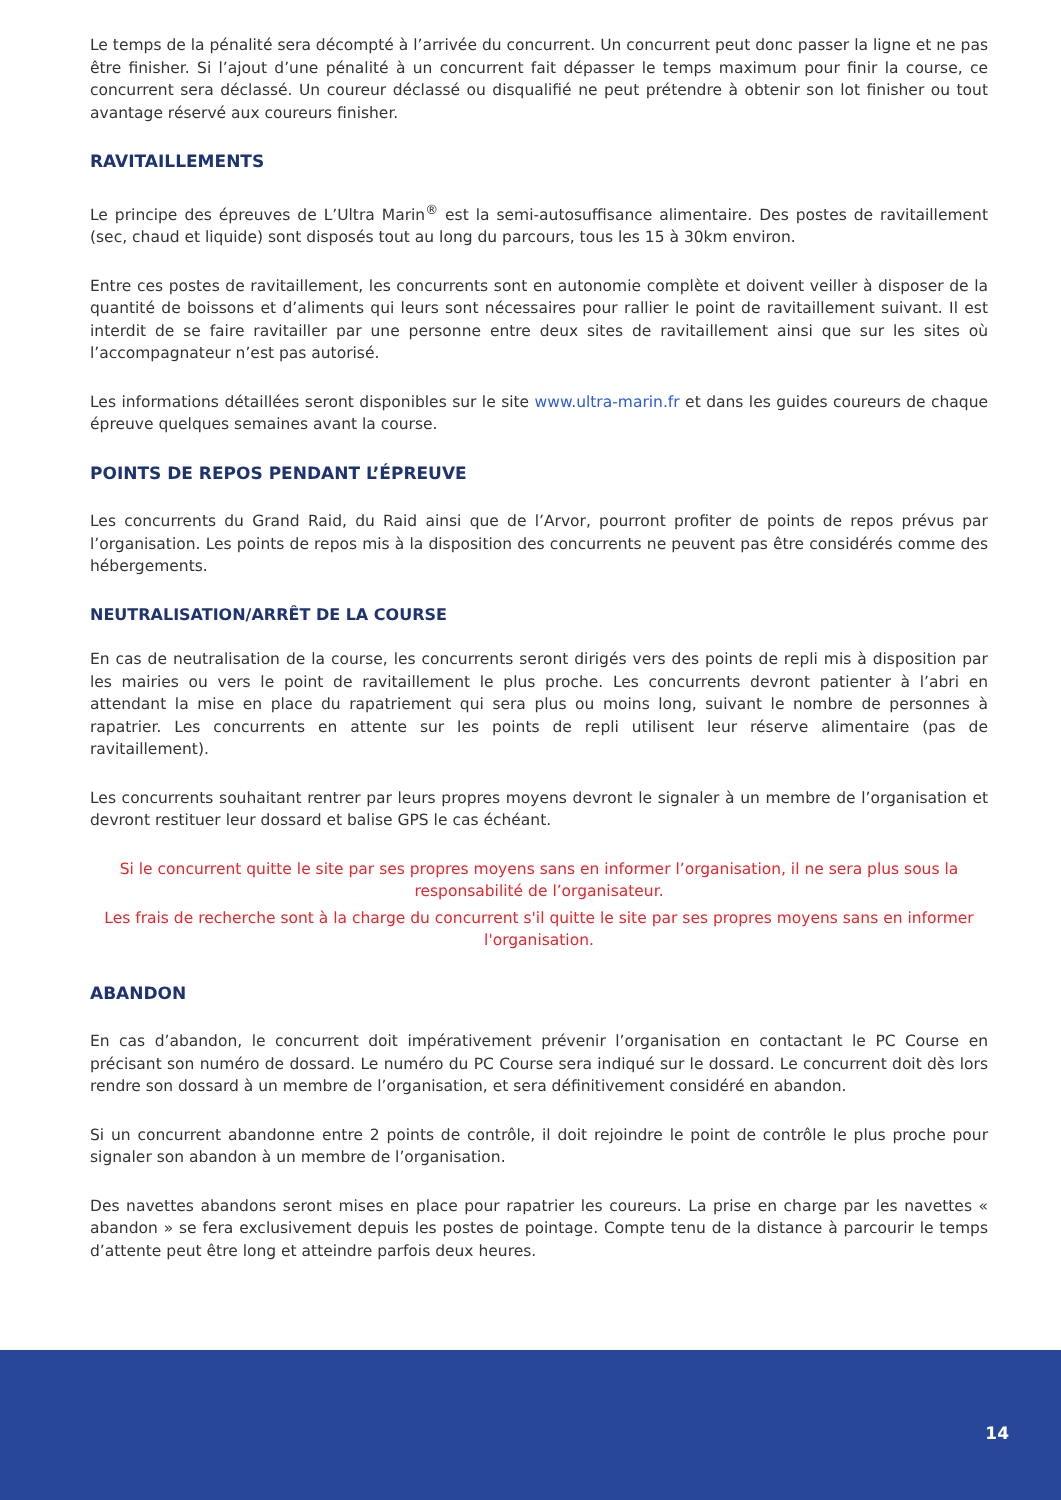Le temps de la pénalité sera décompté à l’arrivée du concurrent. Un concurrent peut donc passer la ligne et ne pas être finisher. Si l’ajout d’une pénalité à un concurrent fait dépasser le temps maximum pour finir la course, ce concurrent sera déclassé. Un coureur déclassé ou disqualifié ne peut prétendre à obtenir son lot finisher ou tout avantage réservé aux coureurs finisher.
RAVITAILLEMENTS
Le principe des épreuves de L’Ultra Marin<sup>®</sup> est la semi-autosuffisance alimentaire. Des postes de ravitaillement (sec, chaud et liquide) sont disposés tout au long du parcours, tous les 15 à 30km environ.
Entre ces postes de ravitaillement, les concurrents sont en autonomie complète et doivent veiller à disposer de la quantité de boissons et d’aliments qui leurs sont nécessaires pour rallier le point de ravitaillement suivant. Il est interdit de se faire ravitailler par une personne entre deux sites de ravitaillement ainsi que sur les sites où l’accompagnateur n’est pas autorisé.
Les informations détaillées seront disponibles sur le site www.ultra-marin.fr et dans les guides coureurs de chaque épreuve quelques semaines avant la course.
POINTS DE REPOS PENDANT L’ÉPREUVE
Les concurrents du Grand Raid, du Raid ainsi que de l’Arvor, pourront profiter de points de repos prévus par l’organisation. Les points de repos mis à la disposition des concurrents ne peuvent pas être considérés comme des hébergements.
NEUTRALISATION/ARRÊT DE LA COURSE
En cas de neutralisation de la course, les concurrents seront dirigés vers des points de repli mis à disposition par les mairies ou vers le point de ravitaillement le plus proche. Les concurrents devront patienter à l’abri en attendant la mise en place du rapatriement qui sera plus ou moins long, suivant le nombre de personnes à rapatrier. Les concurrents en attente sur les points de repli utilisent leur réserve alimentaire (pas de ravitaillement).
Les concurrents souhaitant rentrer par leurs propres moyens devront le signaler à un membre de l’organisation et devront restituer leur dossard et balise GPS le cas échéant.
Si le concurrent quitte le site par ses propres moyens sans en informer l’organisation, il ne sera plus sous la responsabilité de l’organisateur.
Les frais de recherche sont à la charge du concurrent s'il quitte le site par ses propres moyens sans en informer l'organisation.
ABANDON
En cas d’abandon, le concurrent doit impérativement prévenir l’organisation en contactant le PC Course en précisant son numéro de dossard. Le numéro du PC Course sera indiqué sur le dossard. Le concurrent doit dès lors rendre son dossard à un membre de l’organisation, et sera définitivement considéré en abandon.
Si un concurrent abandonne entre 2 points de contrôle, il doit rejoindre le point de contrôle le plus proche pour signaler son abandon à un membre de l’organisation.
Des navettes abandons seront mises en place pour rapatrier les coureurs. La prise en charge par les navettes « abandon » se fera exclusivement depuis les postes de pointage. Compte tenu de la distance à parcourir le temps d’attente peut être long et atteindre parfois deux heures.
14